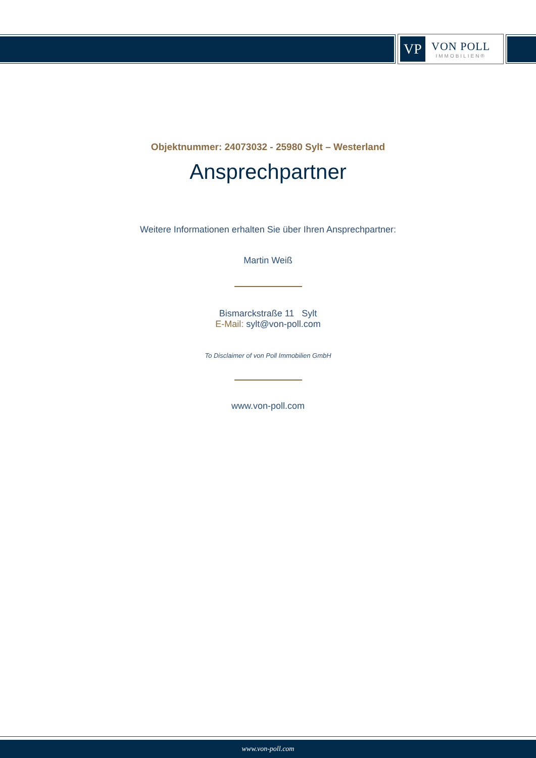VP
VON POLL
IMMOBILIEN®
Objektnummer: 24073032 - 25980 Sylt – Westerland
Ansprechpartner
Weitere Informationen erhalten Sie über Ihren Ansprechpartner:
Martin Weiß
Bismarckstraße 11 Sylt
E-Mail: sylt@von-poll.com
To Disclaimer of von Poll Immobilien GmbH
www.von-poll.com
www.von-poll.com